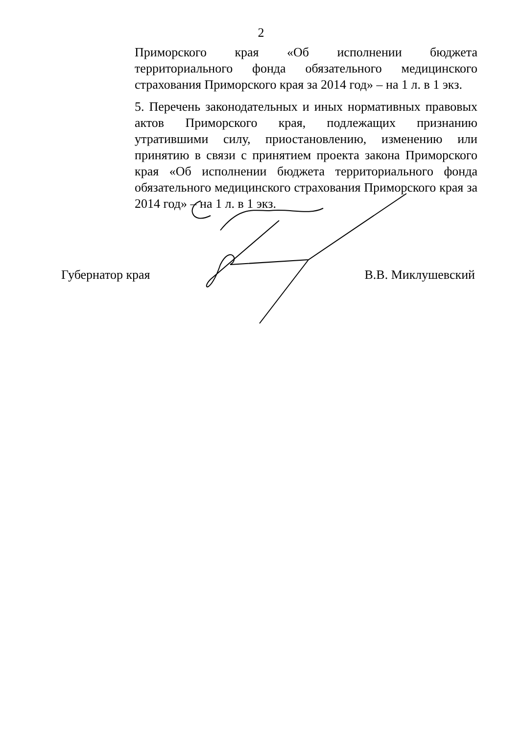2
Приморского края «Об исполнении бюджета территориального фонда обязательного медицинского страхования Приморского края за 2014 год» – на 1 л. в 1 экз.
5. Перечень законодательных и иных нормативных правовых актов Приморского края, подлежащих признанию утратившими силу, приостановлению, изменению или принятию в связи с принятием проекта закона Приморского края «Об исполнении бюджета территориального фонда обязательного медицинского страхования Приморского края за 2014 год» – на 1 л. в 1 экз.
Губернатор края В.В. Миклушевский